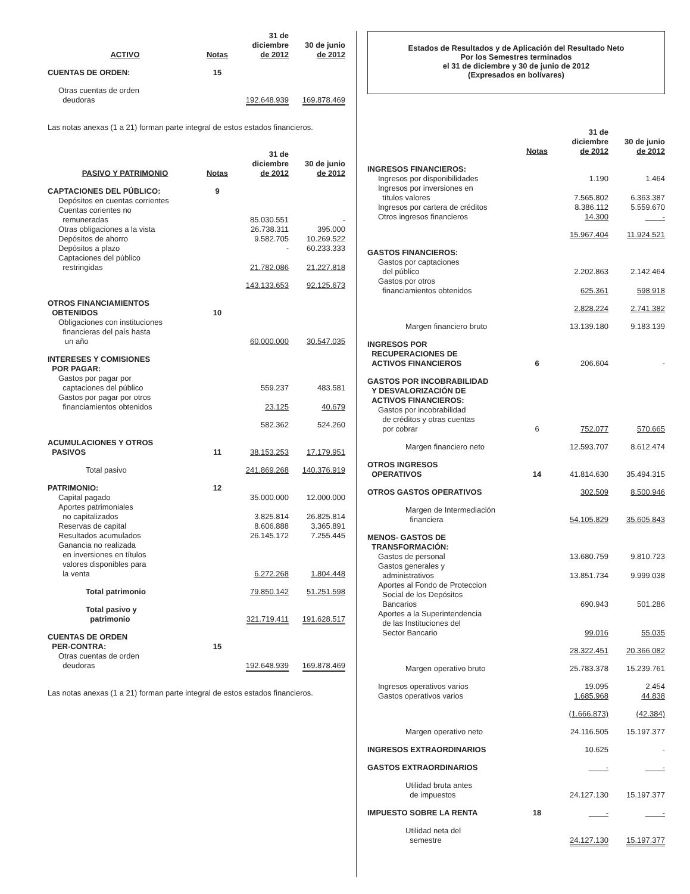| ACTIVO | Notas | 31 de diciembre de 2012 | 30 de junio de 2012 |
| --- | --- | --- | --- |
| CUENTAS DE ORDEN: | 15 | | |
| Otras cuentas de orden deudoras | | 192.648.939 | 169.878.469 |
Las notas anexas (1 a 21) forman parte integral de estos estados financieros.
| PASIVO Y PATRIMONIO | Notas | 31 de diciembre de 2012 | 30 de junio de 2012 |
| --- | --- | --- | --- |
| CAPTACIONES DEL PÚBLICO: | 9 | | |
| Depósitos en cuentas corrientes | | | |
| Cuentas corientes no remuneradas | | 85.030.551 | - |
| Otras obligaciones a la vista | | 26.738.311 | 395.000 |
| Depósitos de ahorro | | 9.582.705 | 10.269.522 |
| Depósitos a plazo | | - | 60.233.333 |
| Captaciones del público restringidas | | 21.782.086 | 21.227.818 |
| | | 143.133.653 | 92.125.673 |
| OTROS FINANCIAMIENTOS OBTENIDOS | 10 | | |
| Obligaciones con instituciones financieras del país hasta un año | | 60.000.000 | 30.547.035 |
| INTERESES Y COMISIONES POR PAGAR: | | | |
| Gastos por pagar por captaciones del público | | 559.237 | 483.581 |
| Gastos por pagar por otros financiamientos obtenidos | | 23.125 | 40.679 |
| | | 582.362 | 524.260 |
| ACUMULACIONES Y OTROS PASIVOS | 11 | 38.153.253 | 17.179.951 |
| Total pasivo | | 241.869.268 | 140.376.919 |
| PATRIMONIO: | 12 | | |
| Capital pagado | | 35.000.000 | 12.000.000 |
| Aportes patrimoniales no capitalizados | | 3.825.814 | 26.825.814 |
| Reservas de capital | | 8.606.888 | 3.365.891 |
| Resultados acumulados | | 26.145.172 | 7.255.445 |
| Ganancia no realizada en inversiones en títulos valores disponibles para la venta | | 6.272.268 | 1.804.448 |
| Total patrimonio | | 79.850.142 | 51.251.598 |
| Total pasivo y patrimonio | | 321.719.411 | 191.628.517 |
| CUENTAS DE ORDEN PER-CONTRA: | 15 | | |
| Otras cuentas de orden deudoras | | 192.648.939 | 169.878.469 |
Las notas anexas (1 a 21) forman parte integral de estos estados financieros.
Estados de Resultados y de Aplicación del Resultado Neto
Por los Semestres terminados
el 31 de diciembre y 30 de junio de 2012
(Expresados en bolívares)
| | Notas | 31 de diciembre de 2012 | 30 de junio de 2012 |
| --- | --- | --- | --- |
| INGRESOS FINANCIEROS: | | | |
| Ingresos por disponibilidades | | 1.190 | 1.464 |
| Ingresos por inversiones en títulos valores | | 7.565.802 | 6.363.387 |
| Ingresos por cartera de créditos | | 8.386.112 | 5.559.670 |
| Otros ingresos financieros | | 14.300 | - |
| | | 15.967.404 | 11.924.521 |
| GASTOS FINANCIEROS: | | | |
| Gastos por captaciones del público | | 2.202.863 | 2.142.464 |
| Gastos por otros financiamientos obtenidos | | 625.361 | 598.918 |
| | | 2.828.224 | 2.741.382 |
| Margen financiero bruto | | 13.139.180 | 9.183.139 |
| INGRESOS POR RECUPERACIONES DE ACTIVOS FINANCIEROS | 6 | 206.604 | - |
| GASTOS POR INCOBRABILIDAD Y DESVALORIZACIÓN DE ACTIVOS FINANCIEROS: | | | |
| Gastos por incobrabilidad de créditos y otras cuentas por cobrar | 6 | 752.077 | 570.665 |
| Margen financiero neto | | 12.593.707 | 8.612.474 |
| OTROS INGRESOS OPERATIVOS | 14 | 41.814.630 | 35.494.315 |
| OTROS GASTOS OPERATIVOS | | 302.509 | 8.500.946 |
| Margen de Intermediación financiera | | 54.105.829 | 35.605.843 |
| MENOS- GASTOS DE TRANSFORMACIÓN: | | | |
| Gastos de personal | | 13.680.759 | 9.810.723 |
| Gastos generales y administrativos | | 13.851.734 | 9.999.038 |
| Aportes al Fondo de Proteccion Social de los Depósitos Bancarios | | 690.943 | 501.286 |
| Aportes a la Superintendencia de las Instituciones del Sector Bancario | | 99.016 | 55.035 |
| | | 28.322.451 | 20.366.082 |
| Margen operativo bruto | | 25.783.378 | 15.239.761 |
| Ingresos operativos varios | | 19.095 | 2.454 |
| Gastos operativos varios | | 1.685.968 | 44.838 |
| | | (1.666.873) | (42.384) |
| Margen operativo neto | | 24.116.505 | 15.197.377 |
| INGRESOS EXTRAORDINARIOS | | 10.625 | - |
| GASTOS EXTRAORDINARIOS | | - | - |
| Utilidad bruta antes de impuestos | | 24.127.130 | 15.197.377 |
| IMPUESTO SOBRE LA RENTA | 18 | - | - |
| Utilidad neta del semestre | | 24.127.130 | 15.197.377 |